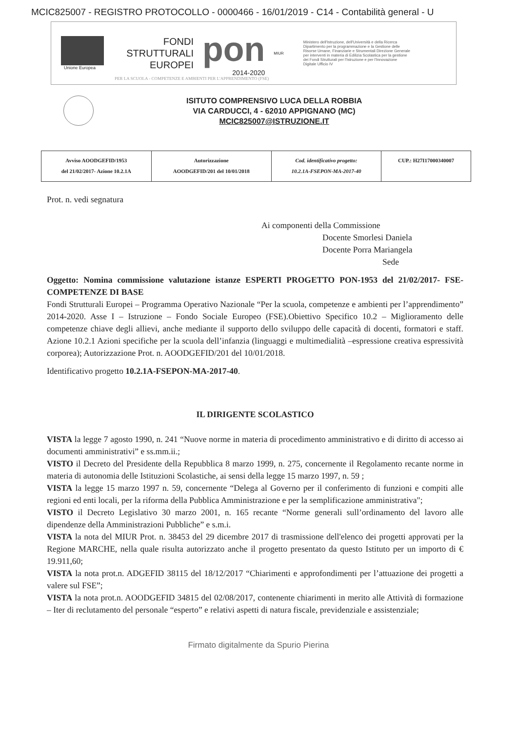MCIC825007 - REGISTRO PROTOCOLLO - 0000466 - 16/01/2019 - C14 - Contabilità general - U
Unione Europea
FONDI
STRUTTURALI
EUROPEI
pon
2014-2020
MIUR
Ministero dell'Istruzione, dell'Università e della Ricerca Dipartimento per la programmazione e la Gestione delle Risorse Umane, Finanziarie e Strumentali Direzione Generale per interventi in materia di Edilizia Scolastica per la gestione dei Fondi Strutturali per l'Istruzione e per l'Innovazione Digitale Ufficio IV
PER LA SCUOLA - COMPETENZE E AMBIENTI PER L'APPRENDIMENTO (FSE)
ISITUTO COMPRENSIVO LUCA DELLA ROBBIA
VIA CARDUCCI, 4 - 62010 APPIGNANO (MC)
MCIC825007@ISTRUZIONE.IT
| Avviso AOODGEFID/1953 del 21/02/2017- Azione 10.2.1A | Autorizzazione AOODGEFID/201 del 10/01/2018 | Cod. identificativo progetto: 10.2.1A-FSEPON-MA-2017-40 | CUP.: H27I17000340007 |
Prot. n. vedi segnatura
Ai componenti della Commissione
Docente Smorlesi Daniela
Docente Porra Mariangela
Sede
Oggetto: Nomina commissione valutazione istanze ESPERTI PROGETTO PON-1953 del 21/02/2017- FSE- COMPETENZE DI BASE
Fondi Strutturali Europei – Programma Operativo Nazionale “Per la scuola, competenze e ambienti per l’apprendimento” 2014-2020. Asse I – Istruzione – Fondo Sociale Europeo (FSE).Obiettivo Specifico 10.2 – Miglioramento delle competenze chiave degli allievi, anche mediante il supporto dello sviluppo delle capacità di docenti, formatori e staff. Azione 10.2.1 Azioni specifiche per la scuola dell’infanzia (linguaggi e multimedialità –espressione creativa espressività corporea); Autorizzazione Prot. n. AOODGEFID/201 del 10/01/2018.
Identificativo progetto 10.2.1A-FSEPON-MA-2017-40.
IL DIRIGENTE SCOLASTICO
VISTA la legge 7 agosto 1990, n. 241 “Nuove norme in materia di procedimento amministrativo e di diritto di accesso ai documenti amministrativi” e ss.mm.ii.;
VISTO il Decreto del Presidente della Repubblica 8 marzo 1999, n. 275, concernente il Regolamento recante norme in materia di autonomia delle Istituzioni Scolastiche, ai sensi della legge 15 marzo 1997, n. 59 ;
VISTA la legge 15 marzo 1997 n. 59, concernente “Delega al Governo per il conferimento di funzioni e compiti alle regioni ed enti locali, per la riforma della Pubblica Amministrazione e per la semplificazione amministrativa";
VISTO il Decreto Legislativo 30 marzo 2001, n. 165 recante “Norme generali sull’ordinamento del lavoro alle dipendenze della Amministrazioni Pubbliche” e s.m.i.
VISTA la nota del MIUR Prot. n. 38453 del 29 dicembre 2017 di trasmissione dell'elenco dei progetti approvati per la Regione MARCHE, nella quale risulta autorizzato anche il progetto presentato da questo Istituto per un importo di € 19.911,60;
VISTA la nota prot.n. ADGEFID 38115 del 18/12/2017 “Chiarimenti e approfondimenti per l’attuazione dei progetti a valere sul FSE”;
VISTA la nota prot.n. AOODGEFID 34815 del 02/08/2017, contenente chiarimenti in merito alle Attività di formazione – Iter di reclutamento del personale “esperto” e relativi aspetti di natura fiscale, previdenziale e assistenziale;
Firmato digitalmente da Spurio Pierina